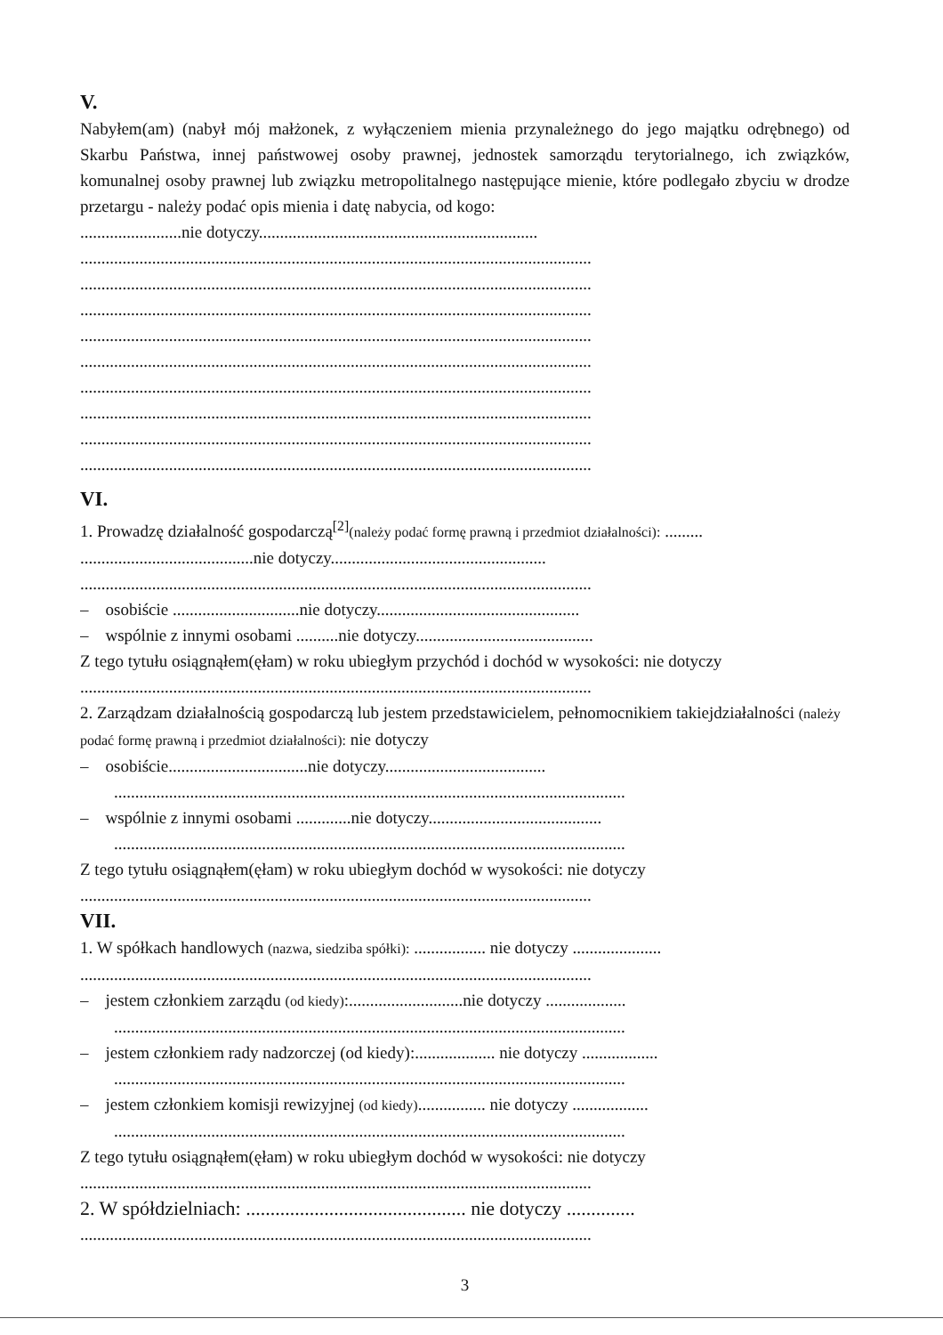V.
Nabyłem(am) (nabył mój małżonek, z wyłączeniem mienia przynależnego do jego majątku odrębnego) od Skarbu Państwa, innej państwowej osoby prawnej, jednostek samorządu terytorialnego, ich związków, komunalnej osoby prawnej lub związku metropolitalnego następujące mienie, które podlegało zbyciu w drodze przetargu - należy podać opis mienia i datę nabycia, od kogo:
........................nie dotyczy..................................................................
.........................................................................................................................
.........................................................................................................................
.........................................................................................................................
.........................................................................................................................
.........................................................................................................................
.........................................................................................................................
.........................................................................................................................
.........................................................................................................................
.........................................................................................................................
VI.
1. Prowadzę działalność gospodarczą<sup>[2]</sup>(należy podać formę prawną i przedmiot działalności): .........
.........................................nie dotyczy...................................................
.........................................................................................................................
– osobiście ..............................nie dotyczy................................................
– wspólnie z innymi osobami ..........nie dotyczy..........................................
Z tego tytułu osiągnąłem(ęłam) w roku ubiegłym przychód i dochód w wysokości: nie dotyczy
.........................................................................................................................
2. Zarządzam działalnością gospodarczą lub jestem przedstawicielem, pełnomocnikiem takiejdziałalności (należy podać formę prawną i przedmiot działalności): nie dotyczy
– osobiście.................................nie dotyczy......................................
.........................................................................................................................
– wspólnie z innymi osobami .............nie dotyczy.........................................
.........................................................................................................................
Z tego tytułu osiągnąłem(ęłam) w roku ubiegłym dochód w wysokości: nie dotyczy
.........................................................................................................................
VII.
1. W spółkach handlowych (nazwa, siedziba spółki): ................. nie dotyczy .....................
.........................................................................................................................
– jestem członkiem zarządu (od kiedy):...........................nie dotyczy ...................
.........................................................................................................................
– jestem członkiem rady nadzorczej (od kiedy):................... nie dotyczy ..................
.........................................................................................................................
– jestem członkiem komisji rewizyjnej (od kiedy)................ nie dotyczy ..................
.........................................................................................................................
Z tego tytułu osiągnąłem(ęłam) w roku ubiegłym dochód w wysokości: nie dotyczy
.........................................................................................................................
2. W spółdzielniach: ............................................. nie dotyczy ..............
.........................................................................................................................
3